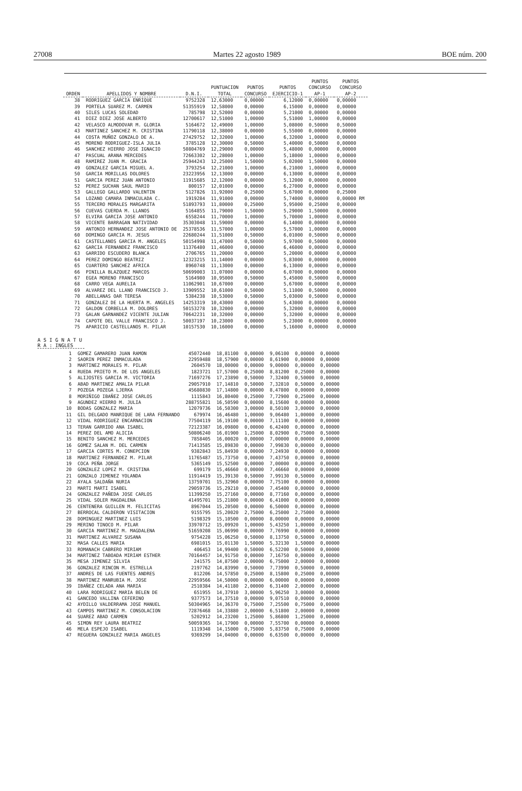27008 Martes 22 agosto 1989 BOE núm. 200
| ORDEN | APELLIDOS Y NOMBRE | D.N.I. | PUNTUACION TOTAL | PUNTOS CONCURSO | PUNTOS EJERCICIO-1 | PUNTOS CONCURSO AP-1 | PUNTOS CONCURSO AP-2 |
| --- | --- | --- | --- | --- | --- | --- | --- |
| 38 | RODRIGUEZ GARCIA ENRIQUE | 9752328 | 12,63000 | 0,00000 | 6,12000 | 0,00000 | 0,00000 |
| 39 | PORTELA SUAREZ M. CARMEN | 51355919 | 12,58000 | 0,00000 | 6,15000 | 0,00000 | 0,00000 |
| 40 | SILES LUCAS SOLEDAD | 785798 | 12,52000 | 0,00000 | 5,21000 | 0,00000 | 0,00000 |
| 41 | DIEZ DIEZ JOSE ALBERTO | 12700617 | 12,51000 | 1,00000 | 5,51000 | 1,00000 | 0,00000 |
| 42 | VELASCO ALMODOVAR M. GLORIA | 5164672 | 12,49000 | 1,00000 | 5,08000 | 0,50000 | 0,50000 |
| 43 | MARTINEZ SANCHEZ M. CRISTINA | 11790118 | 12,38000 | 0,00000 | 5,55000 | 0,00000 | 0,00000 |
| 44 | COSTA MUÑOZ GONZALO DE A. | 27429752 | 12,32000 | 1,00000 | 6,32000 | 1,00000 | 0,00000 |
| 45 | MORENO RODRIGUEZ-ISLA JULIA | 3785128 | 12,30000 | 0,50000 | 5,40000 | 0,50000 | 0,00000 |
| 46 | SANCHEZ HIERRO JOSE IGNACIO | 50804769 | 12,29000 | 0,00000 | 5,48000 | 0,00000 | 0,00000 |
| 47 | PASCUAL ARANA MERCEDES | 72663302 | 12,28000 | 1,00000 | 5,18000 | 1,00000 | 0,00000 |
| 48 | RAMIREZ JUAN M. GRACIA | 25944243 | 12,25000 | 1,50000 | 5,02000 | 1,50000 | 0,00000 |
| 49 | GONZALEZ GARCIA MIGUEL A. | 3793254 | 12,21000 | 1,00000 | 6,21000 | 1,00000 | 0,00000 |
| 50 | GARCIA MORILLAS DOLORES | 23223956 | 12,13000 | 0,00000 | 6,13000 | 0,00000 | 0,00000 |
| 51 | GARCIA PEREZ JUAN ANTONIO | 11915685 | 12,12000 | 0,00000 | 5,12000 | 0,00000 | 0,00000 |
| 52 | PEREZ SUCHAN SAUL MARIO | 800157 | 12,01000 | 0,00000 | 6,27000 | 0,00000 | 0,00000 |
| 53 | GALLEGO GALLARDO VALENTIN | 5127826 | 11,92000 | 0,25000 | 5,67000 | 0,00000 | 0,25000 |
| 54 | LOZANO CAMARA INMACULADA C. | 1919284 | 11,91000 | 0,00000 | 5,74000 | 0,00000 | 0,00000 RM |
| 55 | TERCERO MORALES MARGARITA | 51893793 | 11,80000 | 0,25000 | 5,95000 | 0,25000 | 0,00000 |
| 56 | CUEVAS CUERDA M. LLANOS | 5164855 | 11,79000 | 1,50000 | 5,29000 | 1,50000 | 0,00000 |
| 57 | ELVIRA GARCIA JOSE ANTONIO | 6558244 | 11,70000 | 1,00000 | 5,70000 | 1,00000 | 0,00000 |
| 58 | VICENTE BARRAGAN NATIVIDAD | 35303048 | 11,59000 | 0,00000 | 6,14000 | 0,00000 | 0,00000 |
| 59 | ANTONIO HERNANDEZ JOSE ANTONIO DE | 25378536 | 11,57000 | 1,00000 | 5,57000 | 1,00000 | 0,00000 |
| 60 | DOMINGO GARCIA M. JESUS | 22680244 | 11,51000 | 0,50000 | 6,01000 | 0,50000 | 0,00000 |
| 61 | CASTELLANOS GARCIA M. ANGELES | 50154998 | 11,47000 | 0,50000 | 5,97000 | 0,50000 | 0,00000 |
| 62 | GARCIA FERNANDEZ FRANCISCO | 11376480 | 11,46000 | 0,00000 | 6,46000 | 0,00000 | 0,00000 |
| 63 | GARRIDO ESCUDERO BLANCA | 2706765 | 11,20000 | 0,00000 | 5,20000 | 0,00000 | 0,00000 |
| 64 | PEREZ DOMINGO BEATRIZ | 12323215 | 11,14000 | 0,00000 | 5,83000 | 0,00000 | 0,00000 |
| 65 | CUARTERO SANCHEZ AFRICA | 8960748 | 11,13000 | 0,00000 | 6,13000 | 0,00000 | 0,00000 |
| 66 | PINILLA BLAZQUEZ MARCOS | 50699003 | 11,07000 | 0,00000 | 6,07000 | 0,00000 | 0,00000 |
| 67 | EGEA MORENO FRANCISCO | 5164980 | 10,95000 | 0,50000 | 5,45000 | 0,50000 | 0,00000 |
| 68 | CARRO VEGA AURELIA | 11062901 | 10,67000 | 0,00000 | 5,67000 | 0,00000 | 0,00000 |
| 69 | ALVAREZ DEL LLANO FRANCISCO J. | 13909552 | 10,61000 | 0,50000 | 5,11000 | 0,50000 | 0,00000 |
| 70 | ABELLANAS OAR TERESA | 5384238 | 10,53000 | 0,50000 | 5,03000 | 0,50000 | 0,00000 |
| 71 | GONZALEZ DE LA HUERTA M. ANGELES | 14253319 | 10,43000 | 0,00000 | 5,43000 | 0,00000 | 0,00000 |
| 72 | GALDON CORBELLA M. DOLORES | 50153278 | 10,32000 | 0,00000 | 5,32000 | 0,00000 | 0,00000 |
| 73 | GALAN GARNANDEZ VICENTE JULIAN | 70642231 | 10,32000 | 0,00000 | 5,32000 | 0,00000 | 0,00000 |
| 74 | CAPOTE DEL VALLE FRANCISCO J. | 50037197 | 10,23000 | 0,00000 | 5,23000 | 0,00000 | 0,00000 |
| 75 | APARICIO CASTELLANOS M. PILAR | 10157530 | 10,16000 | 0,00000 | 5,16000 | 0,00000 | 0,00000 |
A S I G N A T U R A : INGLES
| 1 | GOMEZ GAMARERO JUAN RAMON | 45072440 | 18,81100 | 0,00000 | 9,06100 | 0,00000 | 0,00000 |
| 2 | SAORIN PEREZ INMACULADA | 22959488 | 18,57900 | 0,00000 | 8,61900 | 0,00000 | 0,00000 |
| 3 | MARTINEZ MORALES M. PILAR | 2604570 | 18,00000 | 0,00000 | 9,00000 | 0,00000 | 0,00000 |
| 4 | RUEDA PRIETO M. DE LOS ANGELES | 1823721 | 17,57000 | 0,25000 | 8,81200 | 0,25000 | 0,00000 |
| 5 | ALIJOSTES GARCIA M. VICTORIA | 71697276 | 17,23890 | 0,50000 | 7,32400 | 0,50000 | 0,00000 |
| 6 | ABAD MARTINEZ AMALIA PILAR | 29057910 | 17,14810 | 0,50000 | 7,32810 | 0,50000 | 0,00000 |
| 7 | POZEGA POZEGA LJERKA | 45680830 | 17,14800 | 0,00000 | 8,47800 | 0,00000 | 0,00000 |
| 8 | MORIÑIGO IBAÑEZ JOSE CARLOS | 1115843 | 16,80400 | 0,25000 | 7,72900 | 0,25000 | 0,00000 |
| 9 | AGUNDEZ HIERRO M. JULIA | 288755821 | 16,50590 | 0,00000 | 8,15600 | 0,00000 | 0,00000 |
| 10 | BODAS GONZALEZ MARIA | 12079736 | 16,50300 | 3,00000 | 8,50100 | 3,00000 | 0,00000 |
| 11 | GIL DELGADO MANRIQUE DE LARA FERNANDO | 679974 | 16,46480 | 1,00000 | 9,06480 | 1,00000 | 0,00000 |
| 12 | VIDAL RODRIGUEZ ENCARNACION | 77504119 | 16,19100 | 0,00000 | 7,11100 | 0,00000 | 0,00000 |
| 13 | TERAN GARRIDO ANA ISABEL | 72123387 | 16,09800 | 0,00000 | 6,42400 | 0,00000 | 0,00000 |
| 14 | PEREZ DEL AMO ALICIA | 50806240 | 16,01900 | 1,25000 | 8,02900 | 0,75000 | 0,50000 |
| 15 | BENITO SANCHEZ M. MERCEDES | 7858405 | 16,00020 | 0,00000 | 7,00000 | 0,00000 | 0,00000 |
| 16 | GOMEZ SALAN M. DEL CARMEN | 71413585 | 15,89830 | 0,00000 | 7,99830 | 0,00000 | 0,00000 |
| 17 | GARCIA CORTES M. CONEPCION | 9382843 | 15,84930 | 0,00000 | 7,24930 | 0,00000 | 0,00000 |
| 18 | MARTINEZ FERNANDEZ M. PILAR | 11765487 | 15,73750 | 0,00000 | 7,43750 | 0,00000 | 0,00000 |
| 19 | COCA PEÑA JORGE | 5365149 | 15,52500 | 0,00000 | 7,00000 | 0,00000 | 0,00000 |
| 20 | GONZALEZ LOPEZ M. CRISTINA | 699179 | 15,46660 | 0,00000 | 7,46660 | 0,00000 | 0,00000 |
| 21 | GONZALO JIMENEZ YOLANDA | 11914419 | 15,39130 | 0,50000 | 7,99130 | 0,50000 | 0,00000 |
| 22 | AYALA SALDAÑA NURIA | 13759701 | 15,32960 | 0,00000 | 7,75100 | 0,00000 | 0,00000 |
| 23 | MARTI MARTI ISABEL | 29059736 | 15,29210 | 0,00000 | 7,45400 | 0,00000 | 0,00000 |
| 24 | GONZALEZ PAÑEDA JOSE CARLOS | 11399250 | 15,27160 | 0,00000 | 8,77160 | 0,00000 | 0,00000 |
| 25 | VIDAL SOLER MAGDALENA | 41495701 | 15,21800 | 0,00000 | 6,41000 | 0,00000 | 0,00000 |
| 26 | CENTENERA GUILLEN M. FELICITAS | 8967044 | 15,20500 | 0,00000 | 6,50000 | 0,00000 | 0,00000 |
| 27 | BERROCAL CALDERON VISITACION | 9155795 | 15,20020 | 2,75000 | 6,25000 | 2,75000 | 0,00000 |
| 28 | DOMINGUEZ MARTINEZ LUIS | 5198329 | 15,10500 | 0,00000 | 8,00000 | 0,00000 | 0,00000 |
| 29 | MERINO TINOCO M. PILAR | 33970712 | 15,09920 | 1,00000 | 5,43250 | 1,00000 | 0,00000 |
| 30 | GARCIA MARTINEZ M. MAGDALENA | 51659208 | 15,06990 | 0,00000 | 7,76990 | 0,00000 | 0,00000 |
| 31 | MARTINEZ ALVAREZ SUSANA | 9754228 | 15,06250 | 0,50000 | 8,13750 | 0,50000 | 0,00000 |
| 32 | MASA CALLES MARIA | 6981015 | 15,01130 | 1,50000 | 5,32130 | 1,50000 | 0,00000 |
| 33 | ROMANACH CABRERO MIRIAM | 406453 | 14,99400 | 0,50000 | 6,52200 | 0,50000 | 0,00000 |
| 34 | MARTINEZ TABOADA MIRIAM ESTHER | 70164457 | 14,91750 | 0,00000 | 7,16750 | 0,00000 | 0,00000 |
| 35 | MESA JIMENEZ SILVIA | 241575 | 14,87500 | 2,00000 | 6,75000 | 2,00000 | 0,00000 |
| 36 | GONZALEZ RINCON M. ESTRELLA | 2197762 | 14,83990 | 0,50000 | 7,73990 | 0,50000 | 0,00000 |
| 37 | ANDRES DE LAS FUENTES ANDRES | 812206 | 14,57850 | 0,25000 | 8,15800 | 0,25000 | 0,00000 |
| 38 | MARTINEZ MANRUBIA M. JOSE | 22959566 | 14,50000 | 0,00000 | 6,00000 | 0,00000 | 0,00000 |
| 39 | IBAÑEZ CELADA ANA MARIA | 2510384 | 14,41180 | 2,00000 | 6,31400 | 2,00000 | 0,00000 |
| 40 | LARA RODRIGUEZ MARIA BELEN DE | 651955 | 14,37910 | 3,00000 | 5,96250 | 3,00000 | 0,00000 |
| 41 | GANCEDO VALLINA CEFERINO | 9377573 | 14,37510 | 0,00000 | 9,07510 | 0,00000 | 0,00000 |
| 42 | AYDILLO VALDERRAMA JOSE MANUEL | 50304965 | 14,36370 | 0,75000 | 7,25500 | 0,75000 | 0,00000 |
| 43 | CAMPOS MARTINEZ M. CONSOLACION | 72876468 | 14,33880 | 2,00000 | 6,51800 | 2,00000 | 0,00000 |
| 44 | SUAREZ ABAD CARMEN | 5202912 | 14,23200 | 1,25000 | 5,86800 | 1,25000 | 0,00000 |
| 45 | SIMON REY LAURA BEATRIZ | 50059365 | 14,17900 | 0,00000 | 7,55700 | 0,00000 | 0,00000 |
| 46 | MELA ESPEJO ISABEL | 1119348 | 14,15000 | 0,75000 | 5,83750 | 0,75000 | 0,00000 |
| 47 | REGUERA GONZALEZ MARIA ANGELES | 9369299 | 14,04000 | 0,00000 | 6,63500 | 0,00000 | 0,00000 |